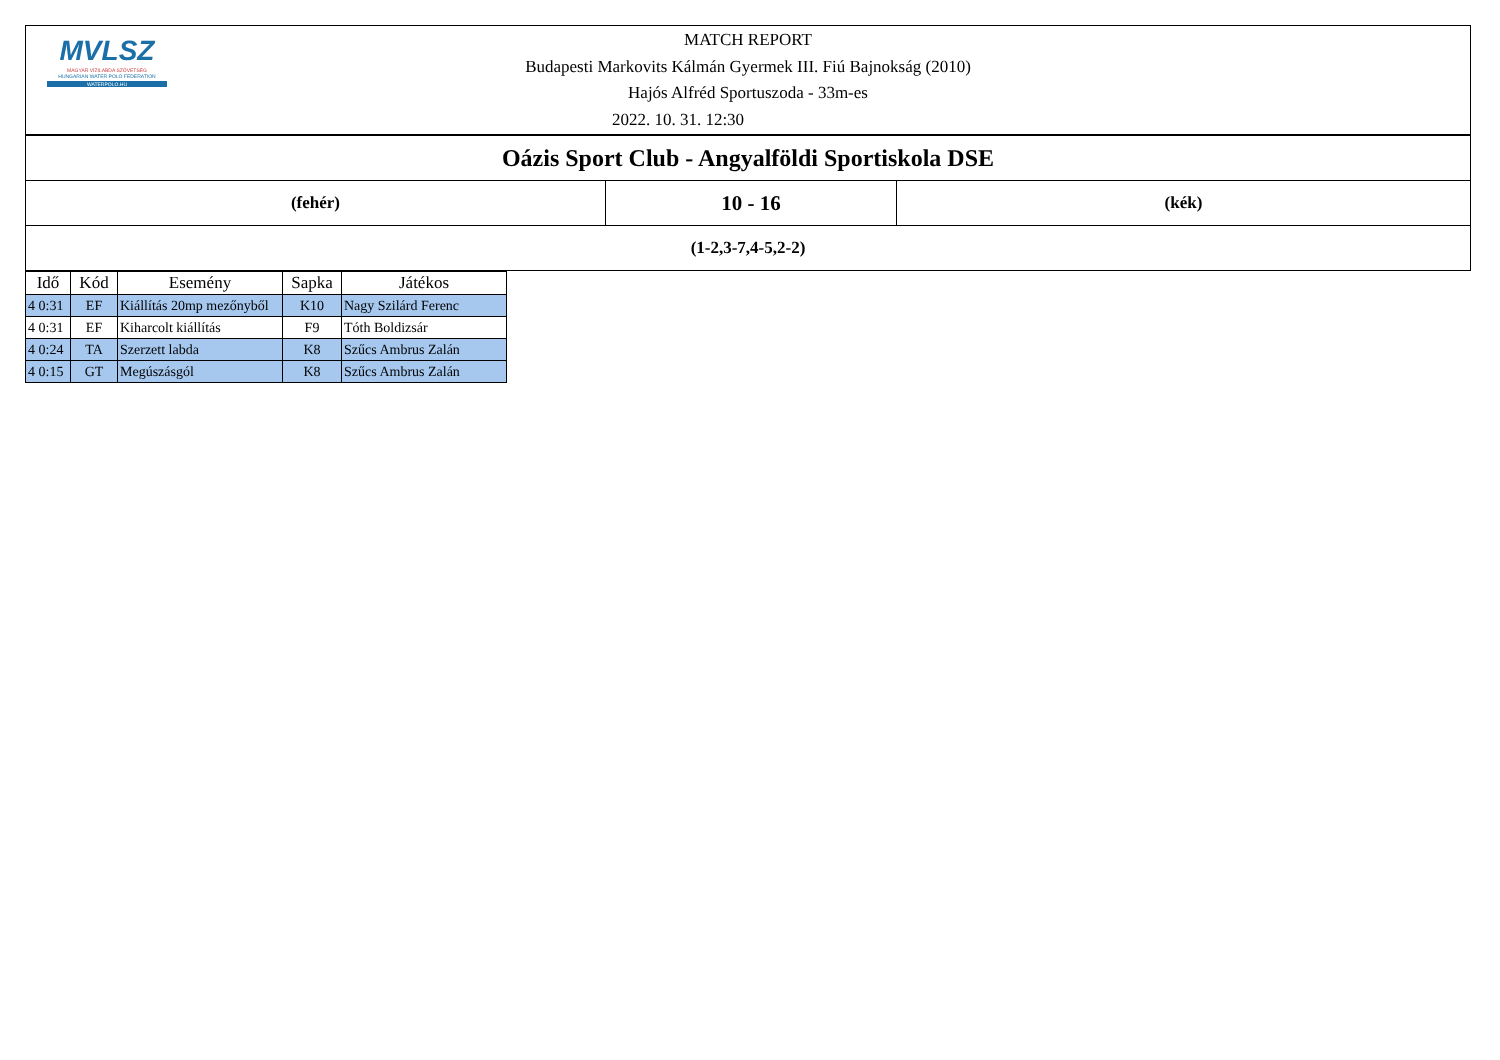| MVLSZ MAGYAR VÍZILABDA SZÖVETSÉG HUNGARIAN WATER POLO FEDERATION WATERPOLO.HU MATCH REPORT Budapesti Markovits Kálmán Gyermek III. Fiú Bajnokság (2010) Hajós Alfréd Sportuszoda - 33m-es 2022. 10. 31. 12:30 | | |
| Oázis Sport Club - Angyalföldi Sportiskola DSE | | |
| (fehér) | 10 - 16 | (kék) |
| (1-2,3-7,4-5,2-2) | | |
| Idő | Kód | Esemény | Sapka | Játékos |
| --- | --- | --- | --- | --- |
| 4 0:31 | EF | Kiállítás 20mp mezőnyből | K10 | Nagy Szilárd Ferenc |
| 4 0:31 | EF | Kiharcolt kiállítás | F9 | Tóth Boldizsár |
| 4 0:24 | TA | Szerzett labda | K8 | Szűcs Ambrus Zalán |
| 4 0:15 | GT | Megúszásgól | K8 | Szűcs Ambrus Zalán |